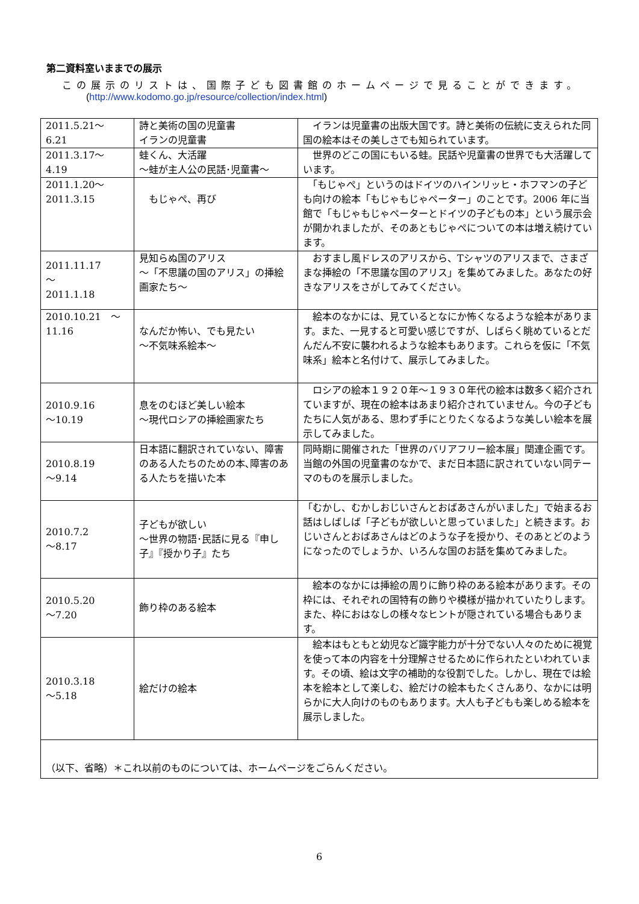第二資料室いままでの展示
この展示のリストは、国際子ども図書館のホームページで見ることができます。
(http://www.kodomo.go.jp/resource/collection/index.html)
| 2011.5.21～ 6.21 | 詩と美術の国の児童書 イランの児童書 | イランは児童書の出版大国です。詩と美術の伝統に支えられた同国の絵本はその美しさでも知られています。 |
| 2011.3.17～ 4.19 | 蛙くん、大活躍 ～蛙が主人公の民話･児童書～ | 世界のどこの国にもいる蛙。民話や児童書の世界でも大活躍しています。 |
| 2011.1.20～ 2011.3.15 | もじゃぺ、再び | 「もじゃぺ」というのはドイツのハインリッヒ・ホフマンの子ども向けの絵本「もじゃもじゃペーター」のことです。2006 年に当館で「もじゃもじゃペーターとドイツの子どもの本」という展示会が開かれましたが、そのあともじゃぺについての本は増え続けています。 |
| 2011.11.17 ～ 2011.1.18 | 見知らぬ国のアリス ～「不思議の国のアリス」の挿絵画家たち～ | おすまし風ドレスのアリスから、Tシャツのアリスまで、さまざまな挿絵の「不思議な国のアリス」を集めてみました。あなたの好きなアリスをさがしてみてください。 |
| 2010.10.21 ～ 11.16 | なんだか怖い、でも見たい ～不気味系絵本～ | 絵本のなかには、見ているとなにか怖くなるような絵本があります。また、一見すると可愛い感じですが、しばらく眺めているとだんだん不安に襲われるような絵本もあります。これらを仮に「不気味系」絵本と名付けて、展示してみました。 |
| 2010.9.16 ～10.19 | 息をのむほど美しい絵本 ～現代ロシアの挿絵画家たち | ロシアの絵本１９２０年～１９３０年代の絵本は数多く紹介されていますが、現在の絵本はあまり紹介されていません。今の子どもたちに人気がある、思わず手にとりたくなるような美しい絵本を展示してみました。 |
| 2010.8.19 ～9.14 | 日本語に翻訳されていない、障害のある人たちのための本､障害のある人たちを描いた本 | 同時期に開催された「世界のバリアフリー絵本展」関連企画です。当館の外国の児童書のなかで、まだ日本語に訳されていない同テーマのものを展示しました。 |
| 2010.7.2 ～8.17 | 子どもが欲しい ～世界の物語･民話に見る『申し子』『授かり子』たち | 「むかし、むかしおじいさんとおばあさんがいました」で始まるお話はしばしば「子どもが欲しいと思っていました」と続きます。おじいさんとおばあさんはどのような子を授かり、そのあとどのようになったのでしょうか、いろんな国のお話を集めてみました。 |
| 2010.5.20 ～7.20 | 飾り枠のある絵本 | 絵本のなかには挿絵の周りに飾り枠のある絵本があります。その枠には、それぞれの国特有の飾りや模様が描かれていたりします。また、枠におはなしの様々なヒントが隠されている場合もあります。 |
| 2010.3.18 ～5.18 | 絵だけの絵本 | 絵本はもともと幼児など識字能力が十分でない人々のために視覚を使って本の内容を十分理解させるために作られたといわれています。その頃、絵は文字の補助的な役割でした。しかし、現在では絵本を絵本として楽しむ、絵だけの絵本もたくさんあり、なかには明らかに大人向けのものもあります。大人も子どもも楽しめる絵本を展示しました。 |
| （以下、省略）＊これ以前のものについては、ホームページをごらんください。 | | |
6